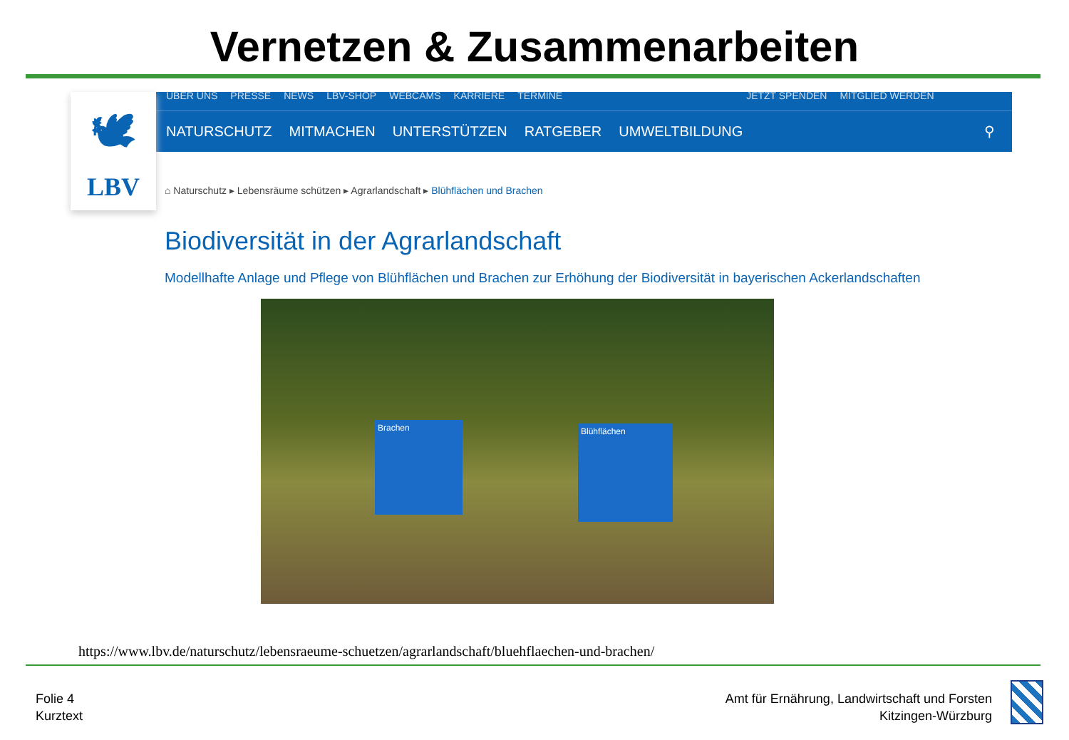Vernetzen & Zusammenarbeiten
🕊
LBV
ÜBER UNS PRESSE NEWS LBV-SHOP WEBCAMS KARRIERE TERMINE JETZT SPENDEN MITGLIED WERDEN
NATURSCHUTZ MITMACHEN UNTERSTÜTZEN RATGEBER UMWELTBILDUNG ⚲
⌂ Naturschutz ▸ Lebensräume schützen ▸ Agrarlandschaft ▸ Blühflächen und Brachen
Biodiversität in der Agrarlandschaft
Modellhafte Anlage und Pflege von Blühflächen und Brachen zur Erhöhung der Biodiversität in bayerischen Ackerlandschaften
Brachen Blühflächen
https://www.lbv.de/naturschutz/lebensraeume-schuetzen/agrarlandschaft/bluehflaechen-und-brachen/
Folie 4
Kurztext
Amt für Ernährung, Landwirtschaft und Forsten
Kitzingen-Würzburg